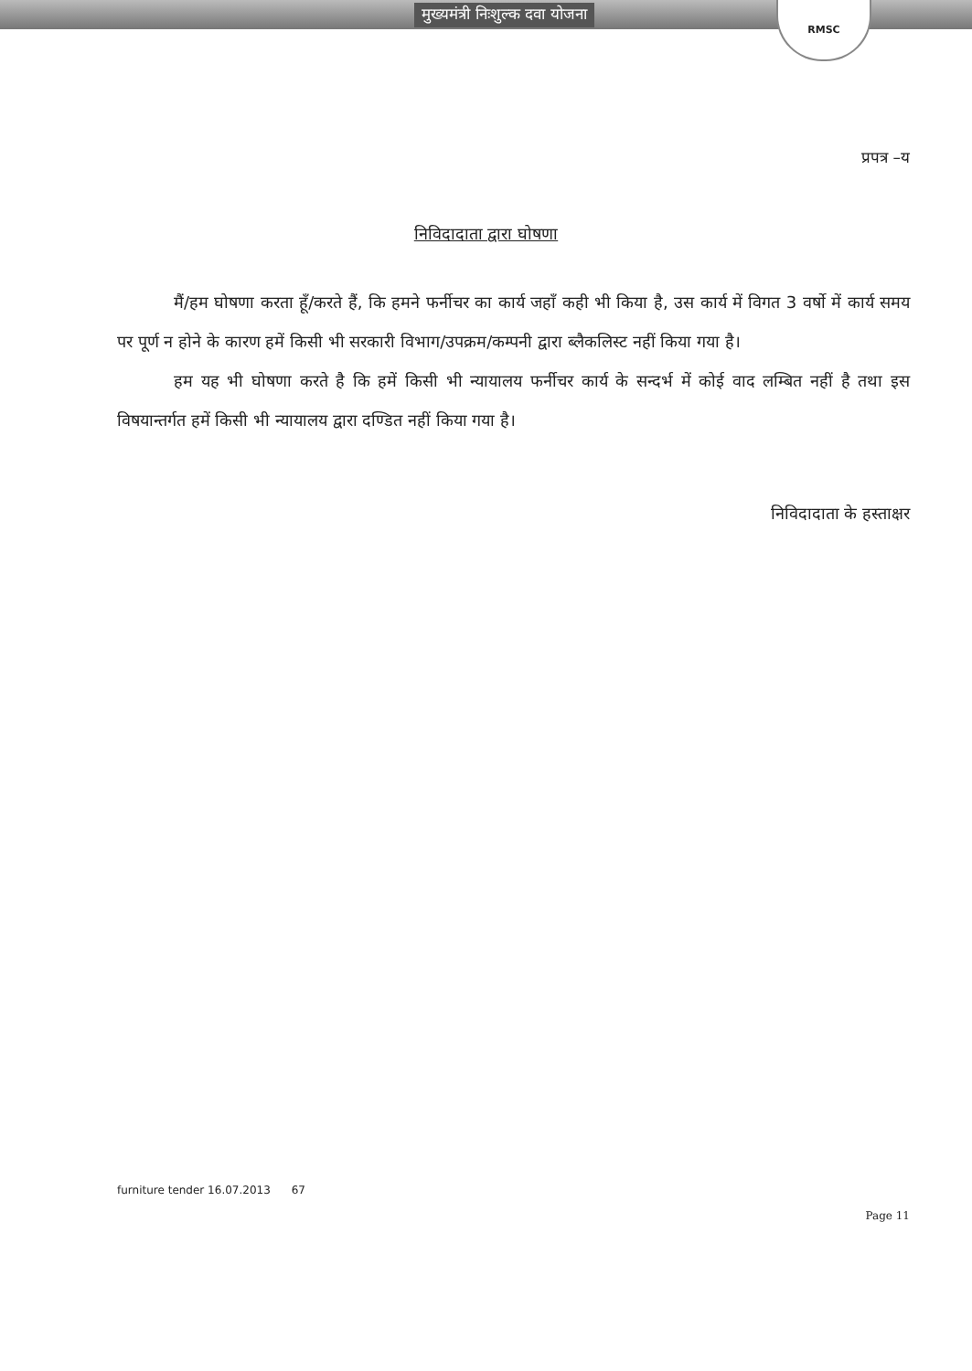मुख्यमंत्री निःशुल्क दवा योजना
RMSC
प्रपत्र –य
निविदादाता द्वारा घोषणा
मैं/हम घोषणा करता हूँ/करते हैं, कि हमने फर्नीचर का कार्य जहाँ कही भी किया है, उस कार्य में विगत 3 वर्षो में कार्य समय पर पूर्ण न होने के कारण हमें किसी भी सरकारी विभाग/उपक्रम/कम्पनी द्वारा ब्लैकलिस्ट नहीं किया गया है।
हम यह भी घोषणा करते है कि हमें किसी भी न्यायालय फर्नीचर कार्य के सन्दर्भ में कोई वाद लम्बित नहीं है तथा इस विषयान्तर्गत हमें किसी भी न्यायालय द्वारा दण्डित नहीं किया गया है।
निविदादाता के हस्ताक्षर
furniture tender 16.07.2013 67 Page 11